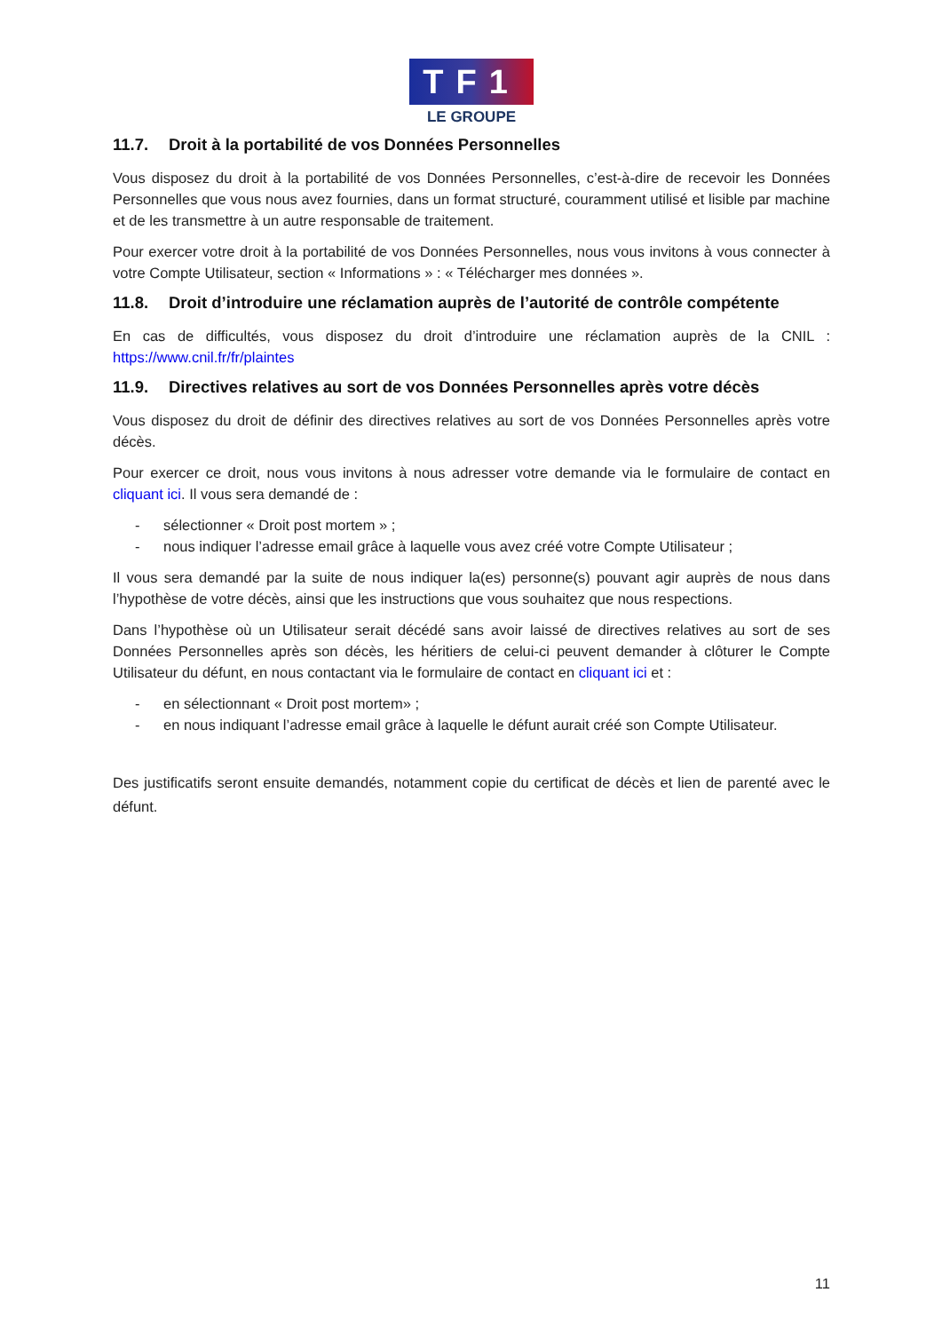TF1
LE GROUPE
11.7. Droit à la portabilité de vos Données Personnelles
Vous disposez du droit à la portabilité de vos Données Personnelles, c’est-à-dire de recevoir les Données Personnelles que vous nous avez fournies, dans un format structuré, couramment utilisé et lisible par machine et de les transmettre à un autre responsable de traitement.
Pour exercer votre droit à la portabilité de vos Données Personnelles, nous vous invitons à vous connecter à votre Compte Utilisateur, section « Informations » : « Télécharger mes données ».
11.8. Droit d’introduire une réclamation auprès de l’autorité de contrôle compétente
En cas de difficultés, vous disposez du droit d’introduire une réclamation auprès de la CNIL : https://www.cnil.fr/fr/plaintes
11.9. Directives relatives au sort de vos Données Personnelles après votre décès
Vous disposez du droit de définir des directives relatives au sort de vos Données Personnelles après votre décès.
Pour exercer ce droit, nous vous invitons à nous adresser votre demande via le formulaire de contact en cliquant ici. Il vous sera demandé de :
- sélectionner « Droit post mortem » ;
- nous indiquer l’adresse email grâce à laquelle vous avez créé votre Compte Utilisateur ;
Il vous sera demandé par la suite de nous indiquer la(es) personne(s) pouvant agir auprès de nous dans l’hypothèse de votre décès, ainsi que les instructions que vous souhaitez que nous respections.
Dans l’hypothèse où un Utilisateur serait décédé sans avoir laissé de directives relatives au sort de ses Données Personnelles après son décès, les héritiers de celui-ci peuvent demander à clôturer le Compte Utilisateur du défunt, en nous contactant via le formulaire de contact en cliquant ici et :
- en sélectionnant « Droit post mortem» ;
- en nous indiquant l’adresse email grâce à laquelle le défunt aurait créé son Compte Utilisateur.
Des justificatifs seront ensuite demandés, notamment copie du certificat de décès et lien de parenté avec le défunt.
11